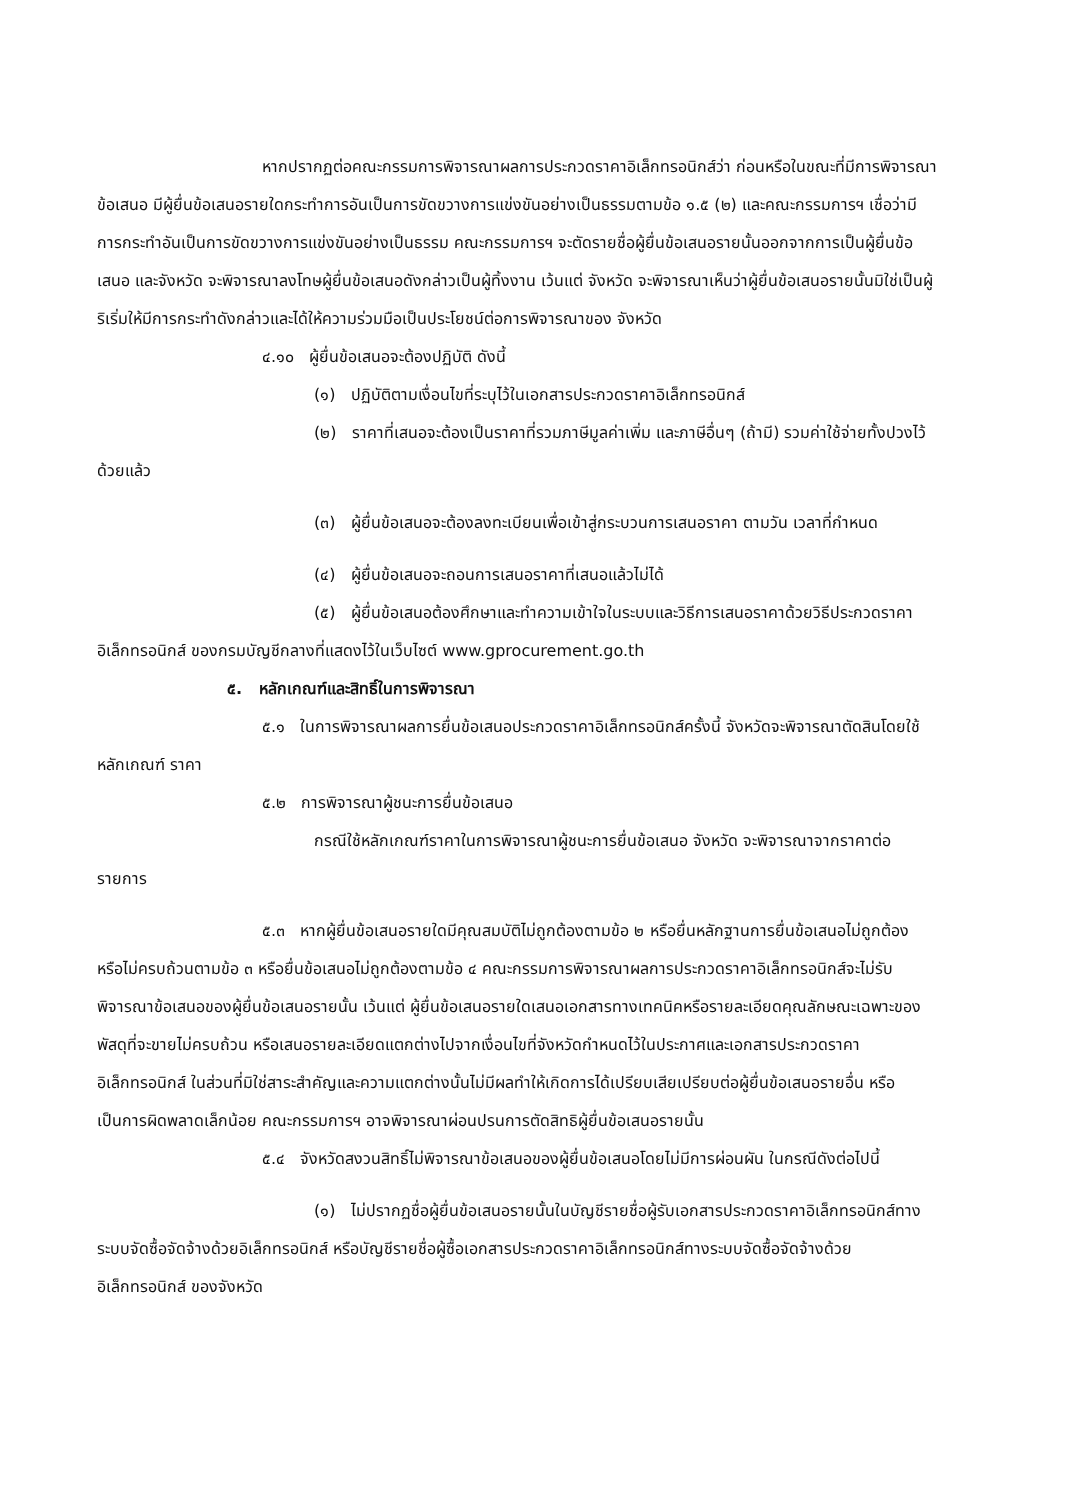หากปรากฏต่อคณะกรรมการพิจารณาผลการประกวดราคาอิเล็กทรอนิกส์ว่า ก่อนหรือในขณะที่มีการพิจารณาข้อเสนอ มีผู้ยื่นข้อเสนอรายใดกระทำการอันเป็นการขัดขวางการแข่งขันอย่างเป็นธรรมตามข้อ ๑.๕ (๒) และคณะกรรมการฯ เชื่อว่ามีการกระทำอันเป็นการขัดขวางการแข่งขันอย่างเป็นธรรม คณะกรรมการฯ จะตัดรายชื่อผู้ยื่นข้อเสนอรายนั้นออกจากการเป็นผู้ยื่นข้อเสนอ และจังหวัด จะพิจารณาลงโทษผู้ยื่นข้อเสนอดังกล่าวเป็นผู้ทิ้งงาน เว้นแต่ จังหวัด จะพิจารณาเห็นว่าผู้ยื่นข้อเสนอรายนั้นมิใช่เป็นผู้ริเริ่มให้มีการกระทำดังกล่าวและได้ให้ความร่วมมือเป็นประโยชน์ต่อการพิจารณาของ จังหวัด
๔.๑๐ ผู้ยื่นข้อเสนอจะต้องปฏิบัติ ดังนี้
(๑) ปฏิบัติตามเงื่อนไขที่ระบุไว้ในเอกสารประกวดราคาอิเล็กทรอนิกส์
(๒) ราคาที่เสนอจะต้องเป็นราคาที่รวมภาษีมูลค่าเพิ่ม และภาษีอื่นๆ (ถ้ามี) รวมค่าใช้จ่ายทั้งปวงไว้ด้วยแล้ว
(๓) ผู้ยื่นข้อเสนอจะต้องลงทะเบียนเพื่อเข้าสู่กระบวนการเสนอราคา ตามวัน เวลาที่กำหนด
(๔) ผู้ยื่นข้อเสนอจะถอนการเสนอราคาที่เสนอแล้วไม่ได้
(๕) ผู้ยื่นข้อเสนอต้องศึกษาและทำความเข้าใจในระบบและวิธีการเสนอราคาด้วยวิธีประกวดราคาอิเล็กทรอนิกส์ ของกรมบัญชีกลางที่แสดงไว้ในเว็บไซต์ www.gprocurement.go.th
๕. หลักเกณฑ์และสิทธิ์ในการพิจารณา
๕.๑ ในการพิจารณาผลการยื่นข้อเสนอประกวดราคาอิเล็กทรอนิกส์ครั้งนี้ จังหวัดจะพิจารณาตัดสินโดยใช้หลักเกณฑ์ ราคา
๕.๒ การพิจารณาผู้ชนะการยื่นข้อเสนอ
กรณีใช้หลักเกณฑ์ราคาในการพิจารณาผู้ชนะการยื่นข้อเสนอ จังหวัด จะพิจารณาจากราคาต่อรายการ
๕.๓ หากผู้ยื่นข้อเสนอรายใดมีคุณสมบัติไม่ถูกต้องตามข้อ ๒ หรือยื่นหลักฐานการยื่นข้อเสนอไม่ถูกต้อง หรือไม่ครบถ้วนตามข้อ ๓ หรือยื่นข้อเสนอไม่ถูกต้องตามข้อ ๔ คณะกรรมการพิจารณาผลการประกวดราคาอิเล็กทรอนิกส์จะไม่รับพิจารณาข้อเสนอของผู้ยื่นข้อเสนอรายนั้น เว้นแต่ ผู้ยื่นข้อเสนอรายใดเสนอเอกสารทางเทคนิคหรือรายละเอียดคุณลักษณะเฉพาะของพัสดุที่จะขายไม่ครบถ้วน หรือเสนอรายละเอียดแตกต่างไปจากเงื่อนไขที่จังหวัดกำหนดไว้ในประกาศและเอกสารประกวดราคาอิเล็กทรอนิกส์ ในส่วนที่มิใช่สาระสำคัญและความแตกต่างนั้นไม่มีผลทำให้เกิดการได้เปรียบเสียเปรียบต่อผู้ยื่นข้อเสนอรายอื่น หรือเป็นการผิดพลาดเล็กน้อย คณะกรรมการฯ อาจพิจารณาผ่อนปรนการตัดสิทธิผู้ยื่นข้อเสนอรายนั้น
๕.๔ จังหวัดสงวนสิทธิ์ไม่พิจารณาข้อเสนอของผู้ยื่นข้อเสนอโดยไม่มีการผ่อนผัน ในกรณีดังต่อไปนี้
(๑) ไม่ปรากฏชื่อผู้ยื่นข้อเสนอรายนั้นในบัญชีรายชื่อผู้รับเอกสารประกวดราคาอิเล็กทรอนิกส์ทางระบบจัดซื้อจัดจ้างด้วยอิเล็กทรอนิกส์ หรือบัญชีรายชื่อผู้ซื้อเอกสารประกวดราคาอิเล็กทรอนิกส์ทางระบบจัดซื้อจัดจ้างด้วยอิเล็กทรอนิกส์ ของจังหวัด